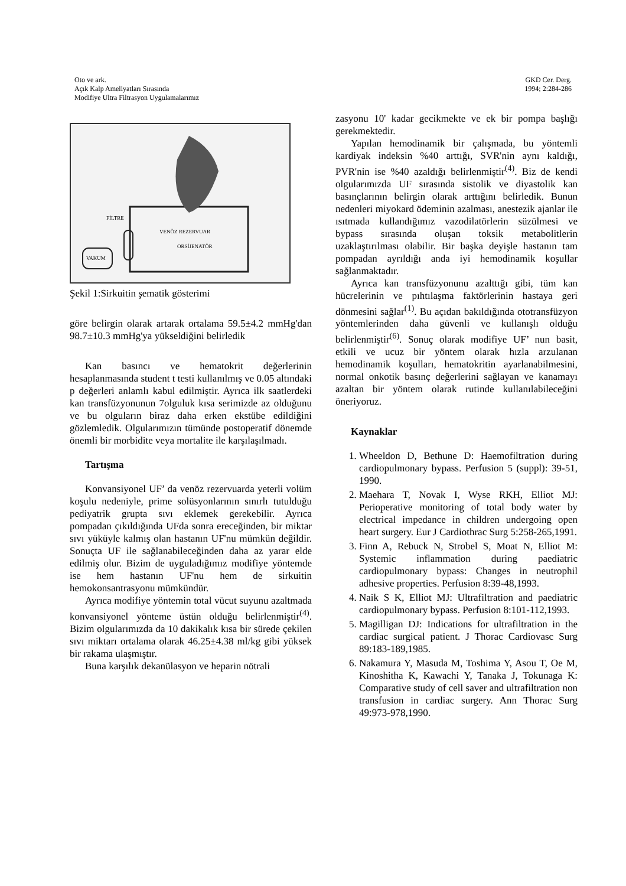Oto ve ark.
Açık Kalp Ameliyatları Sırasında
Modifiye Ultra Filtrasyon Uygulamalarımız
GKD Cer. Derg.
1994; 2:284-286
FİLTRE
VENÖZ REZERVUAR
ORSİJENATÖR
VAKUM
Şekil 1:Sirkuitin şematik gösterimi
göre belirgin olarak artarak ortalama 59.5±4.2 mmHg'dan 98.7±10.3 mmHg'ya yükseldiğini belirledik
Kan basıncı ve hematokrit değerlerinin hesaplanmasında student t testi kullanılmış ve 0.05 altındaki p değerleri anlamlı kabul edilmiştir. Ayrıca ilk saatlerdeki kan transfüzyonunun 7olguluk kısa serimizde az olduğunu ve bu olguların biraz daha erken ekstübe edildiğini gözlemledik. Olgularımızın tümünde postoperatif dönemde önemli bir morbidite veya mortalite ile karşılaşılmadı.
Tartışma
Konvansiyonel UF’ da venöz rezervuarda yeterli volüm koşulu nedeniyle, prime solüsyonlarının sınırlı tutulduğu pediyatrik grupta sıvı eklemek gerekebilir. Ayrıca pompadan çıkıldığında UFda sonra ereceğinden, bir miktar sıvı yüküyle kalmış olan hastanın UF'nu mümkün değildir. Sonuçta UF ile sağlanabileceğinden daha az yarar elde edilmiş olur. Bizim de uyguladığımız modifiye yöntemde ise hem hastanın UF'nu hem de sirkuitin hemokonsantrasyonu mümkündür.
Ayrıca modifiye yöntemin total vücut suyunu azaltmada konvansiyonel yönteme üstün olduğu belirlenmiştir<sup>(4)</sup>. Bizim olgularımızda da 10 dakikalık kısa bir sürede çekilen sıvı miktarı ortalama olarak 46.25±4.38 ml/kg gibi yüksek bir rakama ulaşmıştır.
Buna karşılık dekanülasyon ve heparin nötrali
zasyonu 10' kadar gecikmekte ve ek bir pompa başlığı gerekmektedir.
Yapılan hemodinamik bir çalışmada, bu yöntemli kardiyak indeksin %40 arttığı, SVR'nin aynı kaldığı, PVR'nin ise %40 azaldığı belirlenmiştir<sup>(4)</sup>. Biz de kendi olgularımızda UF sırasında sistolik ve diyastolik kan basınçlarının belirgin olarak arttığını belirledik. Bunun nedenleri miyokard ödeminin azalması, anestezik ajanlar ile ısıtmada kullandığımız vazodilatörlerin süzülmesi ve bypass sırasında oluşan toksik metabolitlerin uzaklaştırılması olabilir. Bir başka deyişle hastanın tam pompadan ayrıldığı anda iyi hemodinamik koşullar sağlanmaktadır.
Ayrıca kan transfüzyonunu azalttığı gibi, tüm kan hücrelerinin ve pıhtılaşma faktörlerinin hastaya geri dönmesini sağlar<sup>(1)</sup>. Bu açıdan bakıldığında ototransfüzyon yöntemlerinden daha güvenli ve kullanışlı olduğu belirlenmiştir<sup>(6)</sup>. Sonuç olarak modifiye UF’ nun basit, etkili ve ucuz bir yöntem olarak hızla arzulanan hemodinamik koşulları, hematokritin ayarlanabilmesini, normal onkotik basınç değerlerini sağlayan ve kanamayı azaltan bir yöntem olarak rutinde kullanılabileceğini öneriyoruz.
Kaynaklar
1. Wheeldon D, Bethune D: Haemofiltration during cardiopulmonary bypass. Perfusion 5 (suppl): 39-51, 1990.
2. Maehara T, Novak I, Wyse RKH, Elliot MJ: Perioperative monitoring of total body water by electrical impedance in children undergoing open heart surgery. Eur J Cardiothrac Surg 5:258-265,1991.
3. Finn A, Rebuck N, Strobel S, Moat N, Elliot M: Systemic inflammation during paediatric cardiopulmonary bypass: Changes in neutrophil adhesive properties. Perfusion 8:39-48,1993.
4. Naik S K, Elliot MJ: Ultrafiltration and paediatric cardiopulmonary bypass. Perfusion 8:101-112,1993.
5. Magilligan DJ: Indications for ultrafiltration in the cardiac surgical patient. J Thorac Cardiovasc Surg 89:183-189,1985.
6. Nakamura Y, Masuda M, Toshima Y, Asou T, Oe M, Kinoshitha K, Kawachi Y, Tanaka J, Tokunaga K: Comparative study of cell saver and ultrafiltration non transfusion in cardiac surgery. Ann Thorac Surg 49:973-978,1990.